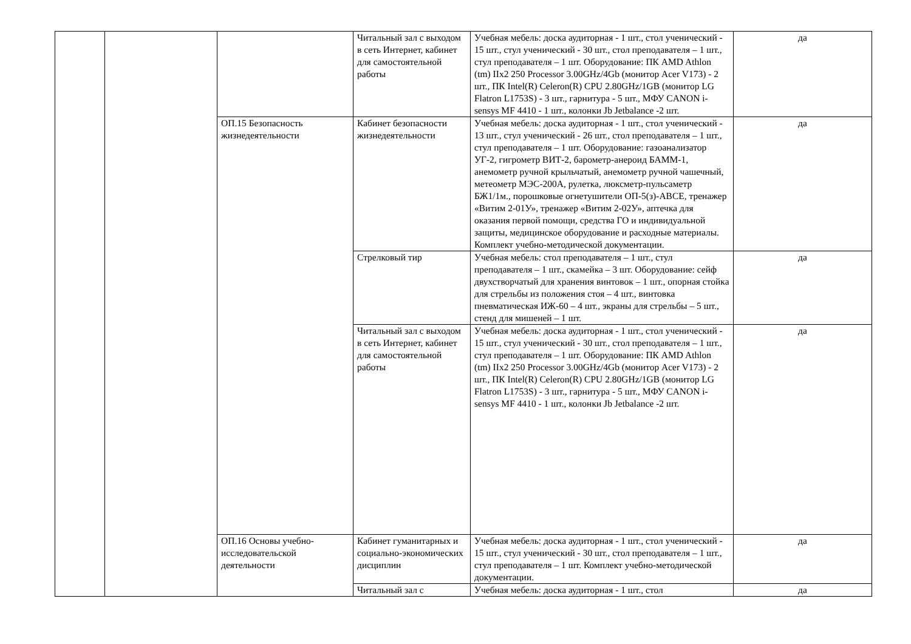| | | | Читальный зал с выходом в сеть Интернет, кабинет для самостоятельной работы | Учебная мебель: доска аудиторная - 1 шт., стол ученический - 15 шт., стул ученический - 30 шт., стол преподавателя – 1 шт., стул преподавателя – 1 шт. Оборудование: ПК AMD Athlon (tm) IIx2 250 Processor 3.00GHz/4Gb (монитор Acer V173) - 2 шт., ПК Intel(R) Celeron(R) CPU 2.80GHz/1GB (монитор LG Flatron L1753S) - 3 шт., гарнитура - 5 шт., МФУ CANON i-sensys MF 4410 - 1 шт., колонки Jb Jetbalance -2 шт. | да |
| | | ОП.15 Безопасность жизнедеятельности | Кабинет безопасности жизнедеятельности | Учебная мебель: доска аудиторная - 1 шт., стол ученический - 13 шт., стул ученический - 26 шт., стол преподавателя – 1 шт., стул преподавателя – 1 шт. Оборудование: газоанализатор УГ-2, гигрометр ВИТ-2, барометр-анероид БАММ-1, анемометр ручной крыльчатый, анемометр ручной чашечный, метеометр МЭС-200А, рулетка, люксметр-пульсаметр БЖ1/1м., порошковые огнетушители ОП-5(з)-АВСЕ, тренажер «Витим 2-01У», тренажер «Витим 2-02У», аптечка для оказания первой помощи, средства ГО и индивидуальной защиты, медицинское оборудование и расходные материалы. Комплект учебно-методической документации. | да |
| | | | Стрелковый тир | Учебная мебель: стол преподавателя – 1 шт., стул преподавателя – 1 шт., скамейка – 3 шт. Оборудование: сейф двухстворчатый для хранения винтовок – 1 шт., опорная стойка для стрельбы из положения стоя – 4 шт., винтовка пневматическая ИЖ-60 – 4 шт., экраны для стрельбы – 5 шт., стенд для мишеней – 1 шт. | да |
| | | | Читальный зал с выходом в сеть Интернет, кабинет для самостоятельной работы | Учебная мебель: доска аудиторная - 1 шт., стол ученический - 15 шт., стул ученический - 30 шт., стол преподавателя – 1 шт., стул преподавателя – 1 шт. Оборудование: ПК AMD Athlon (tm) IIx2 250 Processor 3.00GHz/4Gb (монитор Acer V173) - 2 шт., ПК Intel(R) Celeron(R) CPU 2.80GHz/1GB (монитор LG Flatron L1753S) - 3 шт., гарнитура - 5 шт., МФУ CANON i-sensys MF 4410 - 1 шт., колонки Jb Jetbalance -2 шт. | да |
| | | ОП.16 Основы учебно-исследовательской деятельности | Кабинет гуманитарных и социально-экономических дисциплин | Учебная мебель: доска аудиторная - 1 шт., стол ученический - 15 шт., стул ученический - 30 шт., стол преподавателя – 1 шт., стул преподавателя – 1 шт. Комплект учебно-методической документации. | да |
| | | | Читальный зал с | Учебная мебель: доска аудиторная - 1 шт., стол | да |